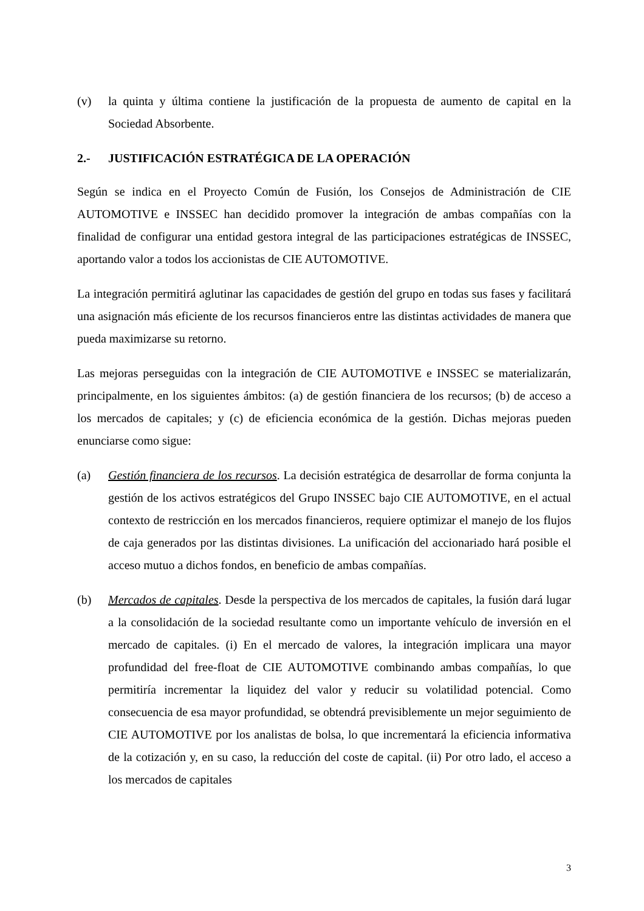(v) la quinta y última contiene la justificación de la propuesta de aumento de capital en la Sociedad Absorbente.
2.- JUSTIFICACIÓN ESTRATÉGICA DE LA OPERACIÓN
Según se indica en el Proyecto Común de Fusión, los Consejos de Administración de CIE AUTOMOTIVE e INSSEC han decidido promover la integración de ambas compañías con la finalidad de configurar una entidad gestora integral de las participaciones estratégicas de INSSEC, aportando valor a todos los accionistas de CIE AUTOMOTIVE.
La integración permitirá aglutinar las capacidades de gestión del grupo en todas sus fases y facilitará una asignación más eficiente de los recursos financieros entre las distintas actividades de manera que pueda maximizarse su retorno.
Las mejoras perseguidas con la integración de CIE AUTOMOTIVE e INSSEC se materializarán, principalmente, en los siguientes ámbitos: (a) de gestión financiera de los recursos; (b) de acceso a los mercados de capitales; y (c) de eficiencia económica de la gestión. Dichas mejoras pueden enunciarse como sigue:
(a) Gestión financiera de los recursos. La decisión estratégica de desarrollar de forma conjunta la gestión de los activos estratégicos del Grupo INSSEC bajo CIE AUTOMOTIVE, en el actual contexto de restricción en los mercados financieros, requiere optimizar el manejo de los flujos de caja generados por las distintas divisiones. La unificación del accionariado hará posible el acceso mutuo a dichos fondos, en beneficio de ambas compañías.
(b) Mercados de capitales. Desde la perspectiva de los mercados de capitales, la fusión dará lugar a la consolidación de la sociedad resultante como un importante vehículo de inversión en el mercado de capitales. (i) En el mercado de valores, la integración implicara una mayor profundidad del free-float de CIE AUTOMOTIVE combinando ambas compañías, lo que permitiría incrementar la liquidez del valor y reducir su volatilidad potencial. Como consecuencia de esa mayor profundidad, se obtendrá previsiblemente un mejor seguimiento de CIE AUTOMOTIVE por los analistas de bolsa, lo que incrementará la eficiencia informativa de la cotización y, en su caso, la reducción del coste de capital. (ii) Por otro lado, el acceso a los mercados de capitales
3